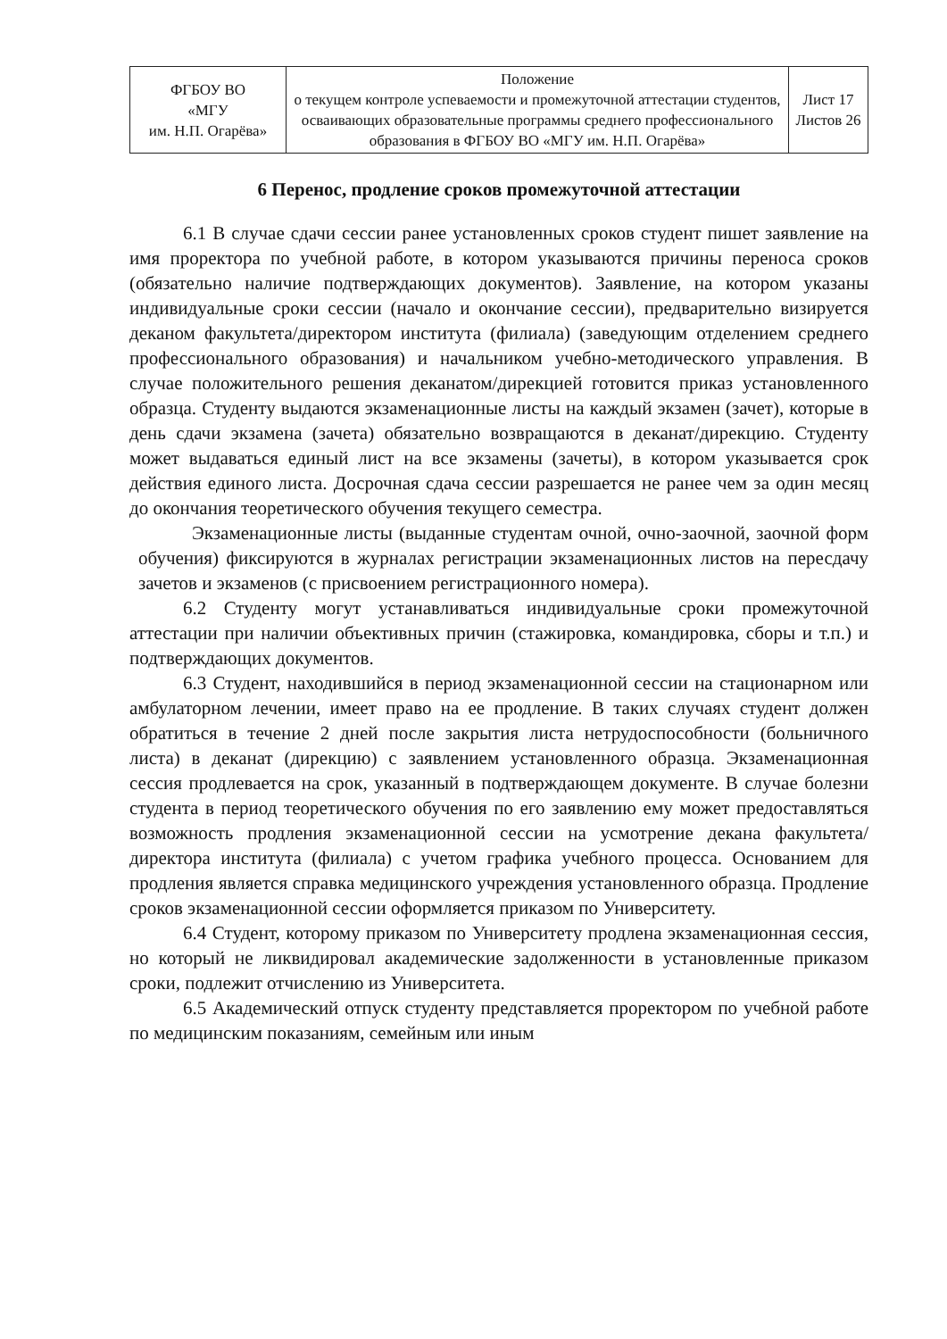| ФГБОУ ВО «МГУ им. Н.П. Огарёва» | Положение о текущем контроле успеваемости и промежуточной аттестации студентов, осваивающих образовательные программы среднего профессионального образования в ФГБОУ ВО «МГУ им. Н.П. Огарёва» | Лист 17 Листов 26 |
6 Перенос, продление сроков промежуточной аттестации
6.1 В случае сдачи сессии ранее установленных сроков студент пишет заявление на имя проректора по учебной работе, в котором указываются причины переноса сроков (обязательно наличие подтверждающих документов). Заявление, на котором указаны индивидуальные сроки сессии (начало и окончание сессии), предварительно визируется деканом факультета/директором института (филиала) (заведующим отделением среднего профессионального образования) и начальником учебно-методического управления. В случае положительного решения деканатом/дирекцией готовится приказ установленного образца. Студенту выдаются экзаменационные листы на каждый экзамен (зачет), которые в день сдачи экзамена (зачета) обязательно возвращаются в деканат/дирекцию. Студенту может выдаваться единый лист на все экзамены (зачеты), в котором указывается срок действия единого листа. Досрочная сдача сессии разрешается не ранее чем за один месяц до окончания теоретического обучения текущего семестра.
Экзаменационные листы (выданные студентам очной, очно-заочной, заочной форм обучения) фиксируются в журналах регистрации экзаменационных листов на пересдачу зачетов и экзаменов (с присвоением регистрационного номера).
6.2 Студенту могут устанавливаться индивидуальные сроки промежуточной аттестации при наличии объективных причин (стажировка, командировка, сборы и т.п.) и подтверждающих документов.
6.3 Студент, находившийся в период экзаменационной сессии на стационарном или амбулаторном лечении, имеет право на ее продление. В таких случаях студент должен обратиться в течение 2 дней после закрытия листа нетрудоспособности (больничного листа) в деканат (дирекцию) с заявлением установленного образца. Экзаменационная сессия продлевается на срок, указанный в подтверждающем документе. В случае болезни студента в период теоретического обучения по его заявлению ему может предоставляться возможность продления экзаменационной сессии на усмотрение декана факультета/директора института (филиала) с учетом графика учебного процесса. Основанием для продления является справка медицинского учреждения установленного образца. Продление сроков экзаменационной сессии оформляется приказом по Университету.
6.4 Студент, которому приказом по Университету продлена экзаменационная сессия, но который не ликвидировал академические задолженности в установленные приказом сроки, подлежит отчислению из Университета.
6.5 Академический отпуск студенту представляется проректором по учебной работе по медицинским показаниям, семейным или иным